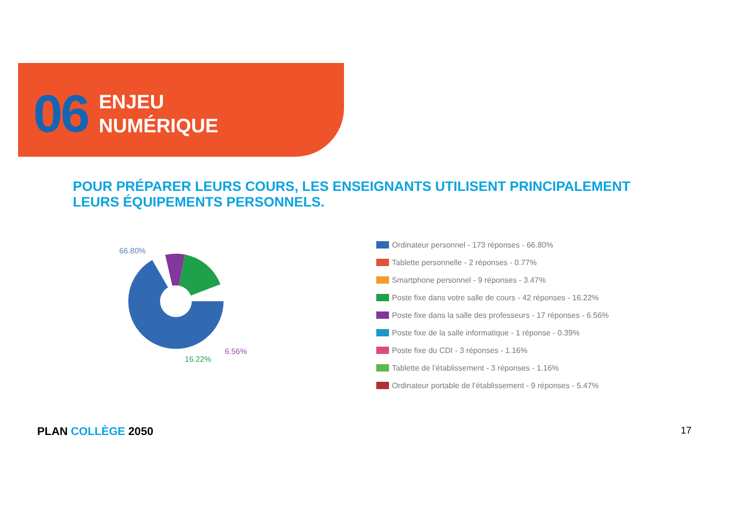06
ENJEU
NUMÉRIQUE
POUR PRÉPARER LEURS COURS, LES ENSEIGNANTS UTILISENT PRINCIPALEMENT
LEURS ÉQUIPEMENTS PERSONNELS.
66.80%
6.56%
16.22%
Ordinateur personnel - 173 réponses - 66.80%
Tablette personnelle - 2 réponses - 0.77%
Smartphone personnel - 9 réponses - 3.47%
Poste fixe dans votre salle de cours - 42 réponses - 16.22%
Poste fixe dans la salle des professeurs - 17 réponses - 6.56%
Poste fixe de la salle informatique - 1 réponse - 0.39%
Poste fixe du CDI - 3 réponses - 1.16%
Tablette de l’établissement - 3 réponses - 1.16%
Ordinateur portable de l’établissement - 9 réponses - 5.47%
PLAN COLLÈGE 2050 17